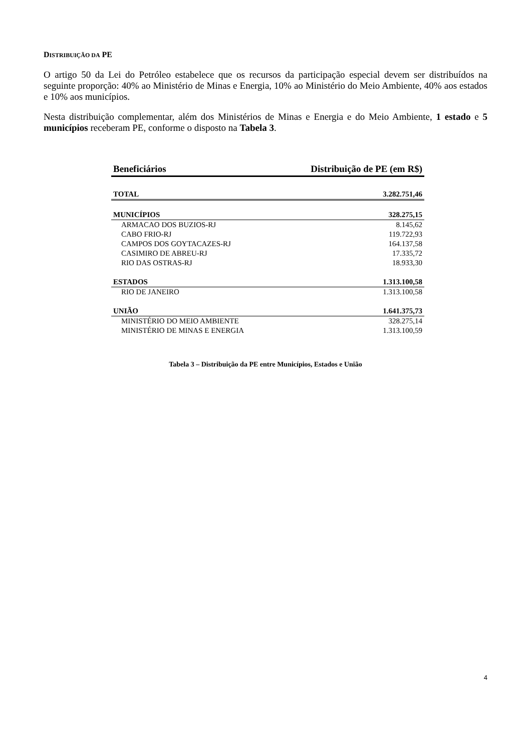DISTRIBUIÇÃO DA PE
O artigo 50 da Lei do Petróleo estabelece que os recursos da participação especial devem ser distribuídos na seguinte proporção: 40% ao Ministério de Minas e Energia, 10% ao Ministério do Meio Ambiente, 40% aos estados e 10% aos municípios.
Nesta distribuição complementar, além dos Ministérios de Minas e Energia e do Meio Ambiente, 1 estado e 5 municípios receberam PE, conforme o disposto na Tabela 3.
| Beneficiários | Distribuição de PE (em R$) |
| --- | --- |
| TOTAL | 3.282.751,46 |
| MUNICÍPIOS | 328.275,15 |
| ARMACAO DOS BUZIOS-RJ | 8.145,62 |
| CABO FRIO-RJ | 119.722,93 |
| CAMPOS DOS GOYTACAZES-RJ | 164.137,58 |
| CASIMIRO DE ABREU-RJ | 17.335,72 |
| RIO DAS OSTRAS-RJ | 18.933,30 |
| ESTADOS | 1.313.100,58 |
| RIO DE JANEIRO | 1.313.100,58 |
| UNIÃO | 1.641.375,73 |
| MINISTÉRIO DO MEIO AMBIENTE | 328.275,14 |
| MINISTÉRIO DE MINAS E ENERGIA | 1.313.100,59 |
Tabela 3 – Distribuição da PE entre Municípios, Estados e União
4